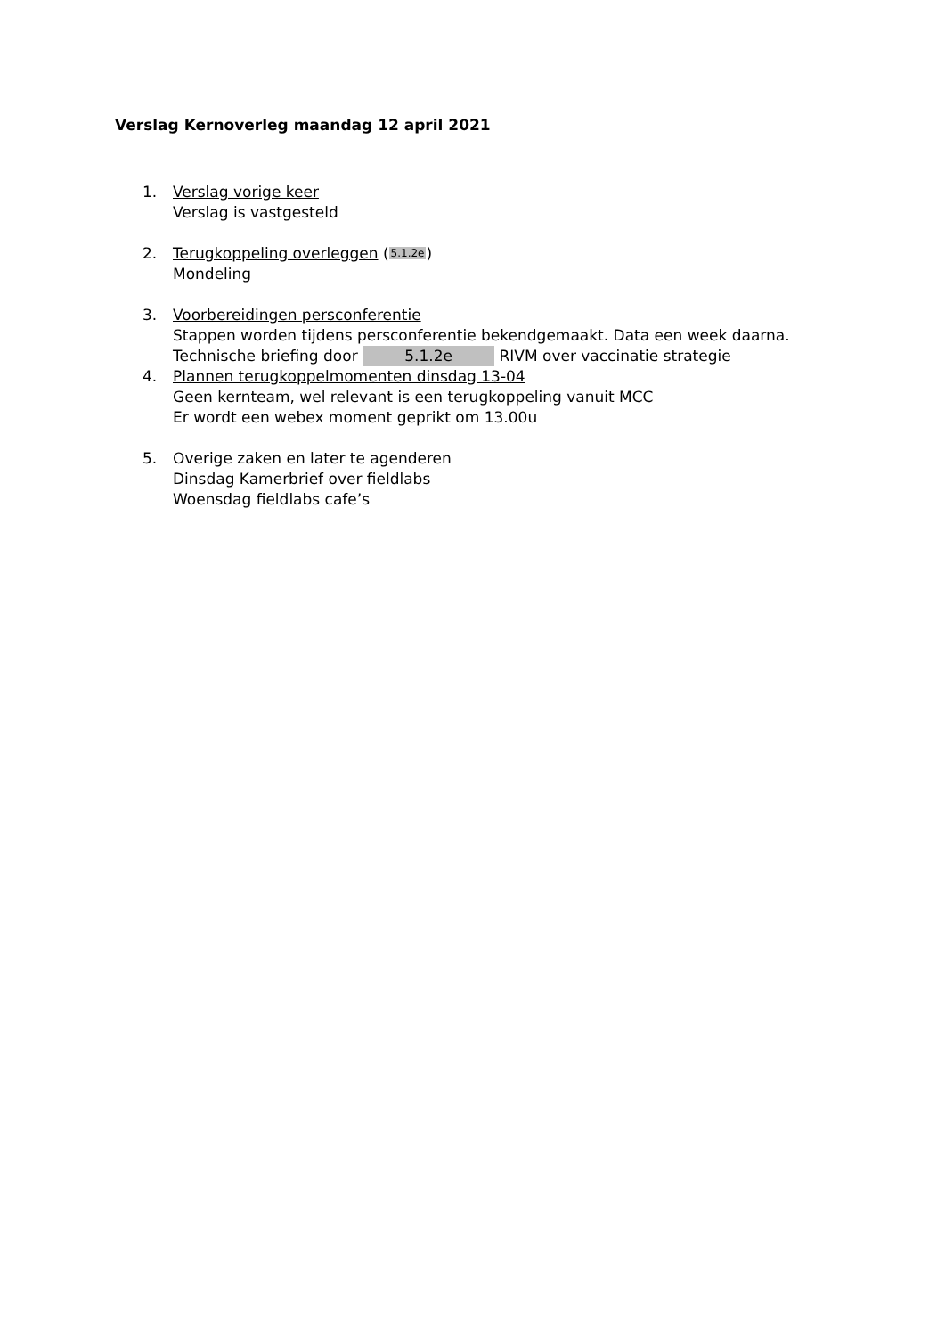Verslag Kernoverleg maandag 12 april 2021
1. Verslag vorige keer
Verslag is vastgesteld
2. Terugkoppeling overleggen (5.1.2e)
Mondeling
3. Voorbereidingen persconferentie
Stappen worden tijdens persconferentie bekendgemaakt. Data een week daarna.
Technische briefing door 5.1.2e RIVM over vaccinatie strategie
4. Plannen terugkoppelmomenten dinsdag 13-04
Geen kernteam, wel relevant is een terugkoppeling vanuit MCC
Er wordt een webex moment geprikt om 13.00u
5. Overige zaken en later te agenderen
Dinsdag Kamerbrief over fieldlabs
Woensdag fieldlabs cafe’s